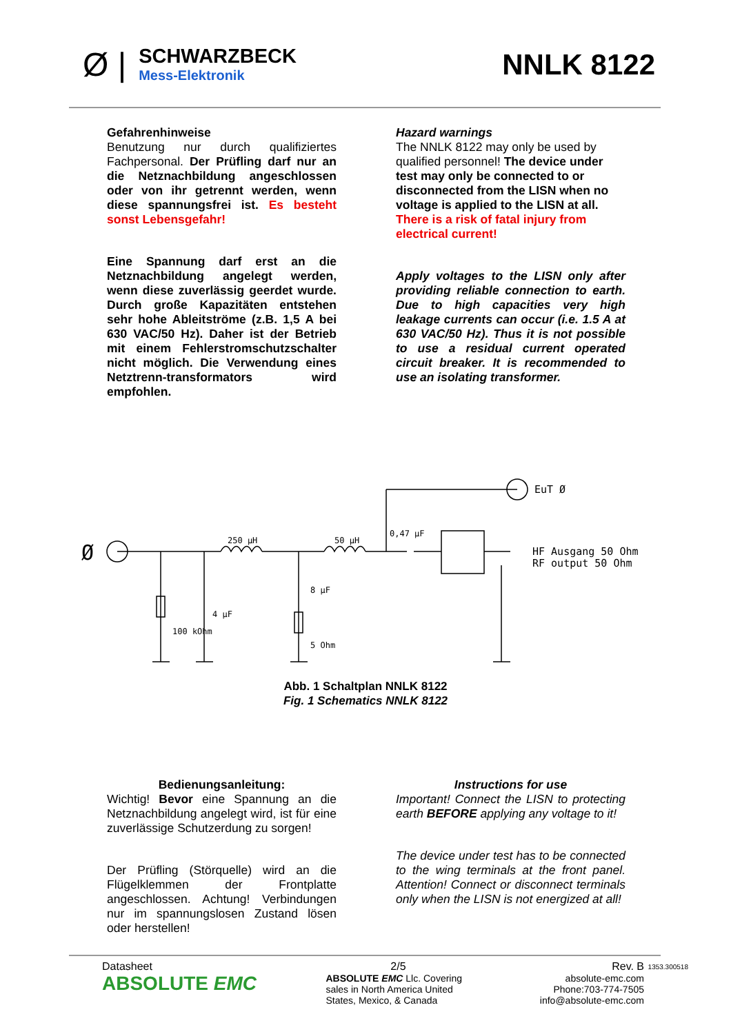Ø |
SCHWARZBECK
Mess-Elektronik
NNLK 8122
Gefahrenhinweise
Benutzung nur durch qualifiziertes Fachpersonal. Der Prüfling darf nur an die Netznachbildung angeschlossen oder von ihr getrennt werden, wenn diese spannungsfrei ist. Es besteht sonst Lebensgefahr!
Eine Spannung darf erst an die Netznachbildung angelegt werden, wenn diese zuverlässig geerdet wurde. Durch große Kapazitäten entstehen sehr hohe Ableitströme (z.B. 1,5 A bei 630 VAC/50 Hz). Daher ist der Betrieb mit einem Fehlerstromschutzschalter nicht möglich. Die Verwendung eines Netztrenn-transformators wird empfohlen.
Hazard warnings
The NNLK 8122 may only be used by qualified personnel! The device under test may only be connected to or disconnected from the LISN when no voltage is applied to the LISN at all. There is a risk of fatal injury from electrical current!
Apply voltages to the LISN only after providing reliable connection to earth. Due to high capacities very high leakage currents can occur (i.e. 1.5 A at 630 VAC/50 Hz). Thus it is not possible to use a residual current operated circuit breaker. It is recommended to use an isolating transformer.
250 µH
50 µH
0,47 µF
EuT Ø
HF Ausgang 50 Ohm
RF output 50 Ohm
100 kOhm
4 µF
8 µF
5 Ohm
Ø
Abb. 1 Schaltplan NNLK 8122
Fig. 1 Schematics NNLK 8122
Bedienungsanleitung:
Wichtig! Bevor eine Spannung an die Netznachbildung angelegt wird, ist für eine zuverlässige Schutzerdung zu sorgen!
Der Prüfling (Störquelle) wird an die Flügelklemmen der Frontplatte angeschlossen. Achtung! Verbindungen nur im spannungslosen Zustand lösen oder herstellen!
Instructions for use
Important! Connect the LISN to protecting earth BEFORE applying any voltage to it!
The device under test has to be connected to the wing terminals at the front panel. Attention! Connect or disconnect terminals only when the LISN is not energized at all!
Datasheet
ABSOLUTE EMC
2/5
ABSOLUTE EMC Llc. Covering sales in North America United States, Mexico, & Canada
Rev. B
absolute-emc.com
Phone:703-774-7505
info@absolute-emc.com
1353.300518